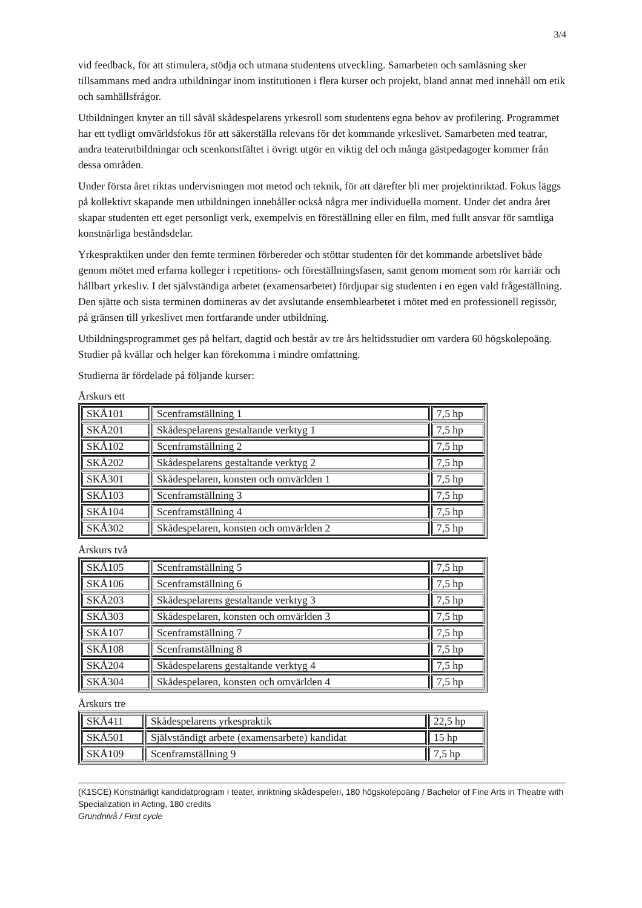3/4
vid feedback, för att stimulera, stödja och utmana studentens utveckling. Samarbeten och samläsning sker tillsammans med andra utbildningar inom institutionen i flera kurser och projekt, bland annat med innehåll om etik och samhällsfrågor.
Utbildningen knyter an till såväl skådespelarens yrkesroll som studentens egna behov av profilering. Programmet har ett tydligt omvärldsfokus för att säkerställa relevans för det kommande yrkeslivet. Samarbeten med teatrar, andra teaterutbildningar och scenkonstfältet i övrigt utgör en viktig del och många gästpedagoger kommer från dessa områden.
Under första året riktas undervisningen mot metod och teknik, för att därefter bli mer projektinriktad. Fokus läggs på kollektivt skapande men utbildningen innehåller också några mer individuella moment. Under det andra året skapar studenten ett eget personligt verk, exempelvis en föreställning eller en film, med fullt ansvar för samtliga konstnärliga beståndsdelar.
Yrkespraktiken under den femte terminen förbereder och stöttar studenten för det kommande arbetslivet både genom mötet med erfarna kolleger i repetitions- och föreställningsfasen, samt genom moment som rör karriär och hållbart yrkesliv. I det självständiga arbetet (examensarbetet) fördjupar sig studenten i en egen vald frågeställning. Den sjätte och sista terminen domineras av det avslutande ensemblearbetet i mötet med en professionell regissör, på gränsen till yrkeslivet men fortfarande under utbildning.
Utbildningsprogrammet ges på helfart, dagtid och består av tre års heltidsstudier om vardera 60 högskolepoäng. Studier på kvällar och helger kan förekomma i mindre omfattning.
Studierna är fördelade på följande kurser:
Årskurs ett
| SKÅ101 | Scenframställning 1 | 7,5 hp |
| SKÅ201 | Skådespelarens gestaltande verktyg 1 | 7,5 hp |
| SKÅ102 | Scenframställning 2 | 7,5 hp |
| SKÅ202 | Skådespelarens gestaltande verktyg 2 | 7,5 hp |
| SKÅ301 | Skådespelaren, konsten och omvärlden 1 | 7,5 hp |
| SKÅ103 | Scenframställning 3 | 7,5 hp |
| SKÅ104 | Scenframställning 4 | 7,5 hp |
| SKÅ302 | Skådespelaren, konsten och omvärlden 2 | 7,5 hp |
Årskurs två
| SKÅ105 | Scenframställning 5 | 7,5 hp |
| SKÅ106 | Scenframställning 6 | 7,5 hp |
| SKÅ203 | Skådespelarens gestaltande verktyg 3 | 7,5 hp |
| SKÅ303 | Skådespelaren, konsten och omvärlden 3 | 7,5 hp |
| SKÅ107 | Scenframställning 7 | 7,5 hp |
| SKÅ108 | Scenframställning 8 | 7,5 hp |
| SKÅ204 | Skådespelarens gestaltande verktyg 4 | 7,5 hp |
| SKÅ304 | Skådespelaren, konsten och omvärlden 4 | 7,5 hp |
Årskurs tre
| SKÅ411 | Skådespelarens yrkespraktik | 22,5 hp |
| SKÅ501 | Självständigt arbete (examensarbete) kandidat | 15 hp |
| SKÅ109 | Scenframställning 9 | 7,5 hp |
(K1SCE) Konstnärligt kandidatprogram i teater, inriktning skådespeleri, 180 högskolepoäng / Bachelor of Fine Arts in Theatre with Specialization in Acting, 180 credits
Grundnivå / First cycle